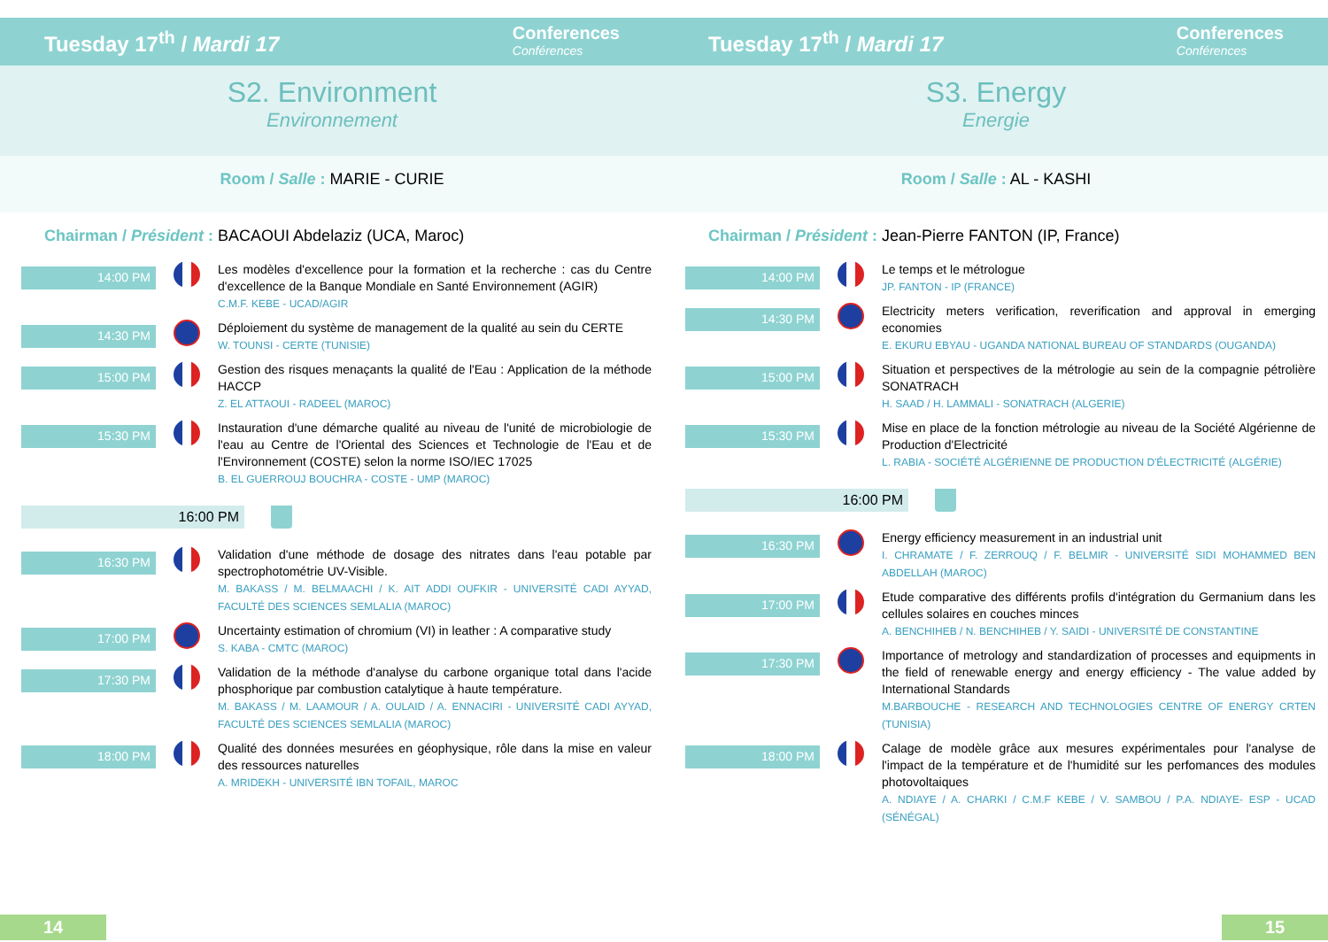Tuesday 17<sup>th</sup> / Mardi 17 Conferences
Conférences
S2. Environment
Environnement
Room / Salle : MARIE - CURIE
Chairman / Président : BACAOUI Abdelaziz (UCA, Maroc)
14:00 PM
Les modèles d'excellence pour la formation et la recherche : cas du Centre d'excellence de la Banque Mondiale en Santé Environnement (AGIR)
C.M.F. KEBE - UCAD/AGIR
14:30 PM
Déploiement du système de management de la qualité au sein du CERTE
W. TOUNSI - CERTE (TUNISIE)
15:00 PM
Gestion des risques menaçants la qualité de l'Eau : Application de la méthode HACCP
Z. EL ATTAOUI - RADEEL (MAROC)
15:30 PM
Instauration d'une démarche qualité au niveau de l'unité de microbiologie de l'eau au Centre de l'Oriental des Sciences et Technologie de l'Eau et de l'Environnement (COSTE) selon la norme ISO/IEC 17025
B. EL GUERROUJ BOUCHRA - COSTE - UMP (MAROC)
16:00 PM
16:30 PM
Validation d'une méthode de dosage des nitrates dans l'eau potable par spectrophotométrie UV-Visible.
M. BAKASS / M. BELMAACHI / K. AIT ADDI OUFKIR - UNIVERSITÉ CADI AYYAD, FACULTÉ DES SCIENCES SEMLALIA (MAROC)
17:00 PM
Uncertainty estimation of chromium (VI) in leather : A comparative study
S. KABA - CMTC (MAROC)
17:30 PM
Validation de la méthode d'analyse du carbone organique total dans l'acide phosphorique par combustion catalytique à haute température.
M. BAKASS / M. LAAMOUR / A. OULAID / A. ENNACIRI - UNIVERSITÉ CADI AYYAD, FACULTÉ DES SCIENCES SEMLALIA (MAROC)
18:00 PM
Qualité des données mesurées en géophysique, rôle dans la mise en valeur des ressources naturelles
A. MRIDEKH - UNIVERSITÉ IBN TOFAIL, MAROC
14
Tuesday 17<sup>th</sup> / Mardi 17 Conferences
Conférences
S3. Energy
Energie
Room / Salle : AL - KASHI
Chairman / Président : Jean-Pierre FANTON (IP, France)
14:00 PM
Le temps et le métrologue
JP. FANTON - IP (FRANCE)
14:30 PM
Electricity meters verification, reverification and approval in emerging economies
E. EKURU EBYAU - UGANDA NATIONAL BUREAU OF STANDARDS (OUGANDA)
15:00 PM
Situation et perspectives de la métrologie au sein de la compagnie pétrolière SONATRACH
H. SAAD / H. LAMMALI - SONATRACH (ALGERIE)
15:30 PM
Mise en place de la fonction métrologie au niveau de la Société Algérienne de Production d'Electricité
L. RABIA - SOCIÉTÉ ALGÉRIENNE DE PRODUCTION D'ÉLECTRICITÉ (ALGÉRIE)
16:00 PM
16:30 PM
Energy efficiency measurement in an industrial unit
I. CHRAMATE / F. ZERROUQ / F. BELMIR - UNIVERSITÉ SIDI MOHAMMED BEN ABDELLAH (MAROC)
17:00 PM
Etude comparative des différents profils d'intégration du Germanium dans les cellules solaires en couches minces
A. BENCHIHEB / N. BENCHIHEB / Y. SAIDI - UNIVERSITÉ DE CONSTANTINE
17:30 PM
Importance of metrology and standardization of processes and equipments in the field of renewable energy and energy efficiency - The value added by International Standards
M.BARBOUCHE - RESEARCH AND TECHNOLOGIES CENTRE OF ENERGY CRTEN (TUNISIA)
18:00 PM
Calage de modèle grâce aux mesures expérimentales pour l'analyse de l'impact de la température et de l'humidité sur les perfomances des modules photovoltaiques
A. NDIAYE / A. CHARKI / C.M.F KEBE / V. SAMBOU / P.A. NDIAYE- ESP - UCAD (SÉNÉGAL)
15